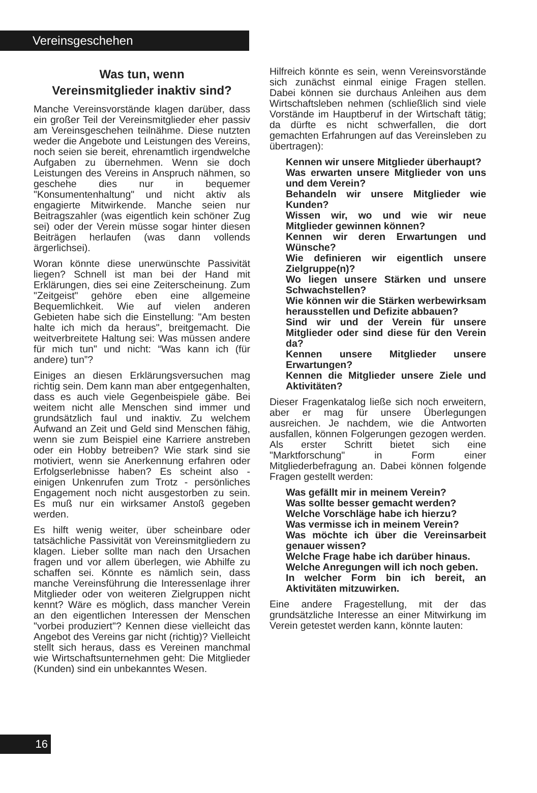Vereinsgeschehen
Was tun, wenn
Vereinsmitglieder inaktiv sind?
Manche Vereinsvorstände klagen darüber, dass ein großer Teil der Vereinsmitglieder eher passiv am Vereinsgeschehen teilnähme. Diese nutzten weder die Angebote und Leistungen des Vereins, noch seien sie bereit, ehrenamtlich irgendwelche Aufgaben zu übernehmen. Wenn sie doch Leistungen des Vereins in Anspruch nähmen, so geschehe dies nur in bequemer "Konsumentenhaltung" und nicht aktiv als engagierte Mitwirkende. Manche seien nur Beitragszahler (was eigentlich kein schöner Zug sei) oder der Verein müsse sogar hinter diesen Beiträgen herlaufen (was dann vollends ärgerlichsei).
Woran könnte diese unerwünschte Passivität liegen? Schnell ist man bei der Hand mit Erklärungen, dies sei eine Zeiterscheinung. Zum "Zeitgeist" gehöre eben eine allgemeine Bequemlichkeit. Wie auf vielen anderen Gebieten habe sich die Einstellung: "Am besten halte ich mich da heraus", breitgemacht. Die weitverbreitete Haltung sei: Was müssen andere für mich tun" und nicht: “Was kann ich (für andere) tun”?
Einiges an diesen Erklärungsversuchen mag richtig sein. Dem kann man aber entgegenhalten, dass es auch viele Gegenbeispiele gäbe. Bei weitem nicht alle Menschen sind immer und grundsätzlich faul und inaktiv. Zu welchem Aufwand an Zeit und Geld sind Menschen fähig, wenn sie zum Beispiel eine Karriere anstreben oder ein Hobby betreiben? Wie stark sind sie motiviert, wenn sie Anerkennung erfahren oder Erfolgserlebnisse haben? Es scheint also - einigen Unkenrufen zum Trotz - persönliches Engagement noch nicht ausgestorben zu sein. Es muß nur ein wirksamer Anstoß gegeben werden.
Es hilft wenig weiter, über scheinbare oder tatsächliche Passivität von Vereinsmitgliedern zu klagen. Lieber sollte man nach den Ursachen fragen und vor allem überlegen, wie Abhilfe zu schaffen sei. Könnte es nämlich sein, dass manche Vereinsführung die Interessenlage ihrer Mitglieder oder von weiteren Zielgruppen nicht kennt? Wäre es möglich, dass mancher Verein an den eigentlichen Interessen der Menschen "vorbei produziert"? Kennen diese vielleicht das Angebot des Vereins gar nicht (richtig)? Vielleicht stellt sich heraus, dass es Vereinen manchmal wie Wirtschaftsunternehmen geht: Die Mitglieder (Kunden) sind ein unbekanntes Wesen.
Hilfreich könnte es sein, wenn Vereinsvorstände sich zunächst einmal einige Fragen stellen. Dabei können sie durchaus Anleihen aus dem Wirtschaftsleben nehmen (schließlich sind viele Vorstände im Hauptberuf in der Wirtschaft tätig; da dürfte es nicht schwerfallen, die dort gemachten Erfahrungen auf das Vereinsleben zu übertragen):
Kennen wir unsere Mitglieder überhaupt?
Was erwarten unsere Mitglieder von uns und dem Verein?
Behandeln wir unsere Mitglieder wie Kunden?
Wissen wir, wo und wie wir neue Mitglieder gewinnen können?
Kennen wir deren Erwartungen und Wünsche?
Wie definieren wir eigentlich unsere Zielgruppe(n)?
Wo liegen unsere Stärken und unsere Schwachstellen?
Wie können wir die Stärken werbewirksam herausstellen und Defizite abbauen?
Sind wir und der Verein für unsere Mitglieder oder sind diese für den Verein da?
Kennen unsere Mitglieder unsere Erwartungen?
Kennen die Mitglieder unsere Ziele und Aktivitäten?
Dieser Fragenkatalog ließe sich noch erweitern, aber er mag für unsere Überlegungen ausreichen. Je nachdem, wie die Antworten ausfallen, können Folgerungen gezogen werden. Als erster Schritt bietet sich eine "Marktforschung" in Form einer Mitgliederbefragung an. Dabei können folgende Fragen gestellt werden:
Was gefällt mir in meinem Verein?
Was sollte besser gemacht werden?
Welche Vorschläge habe ich hierzu?
Was vermisse ich in meinem Verein?
Was möchte ich über die Vereinsarbeit genauer wissen?
Welche Frage habe ich darüber hinaus.
Welche Anregungen will ich noch geben.
In welcher Form bin ich bereit, an Aktivitäten mitzuwirken.
Eine andere Fragestellung, mit der das grundsätzliche Interesse an einer Mitwirkung im Verein getestet werden kann, könnte lauten:
16